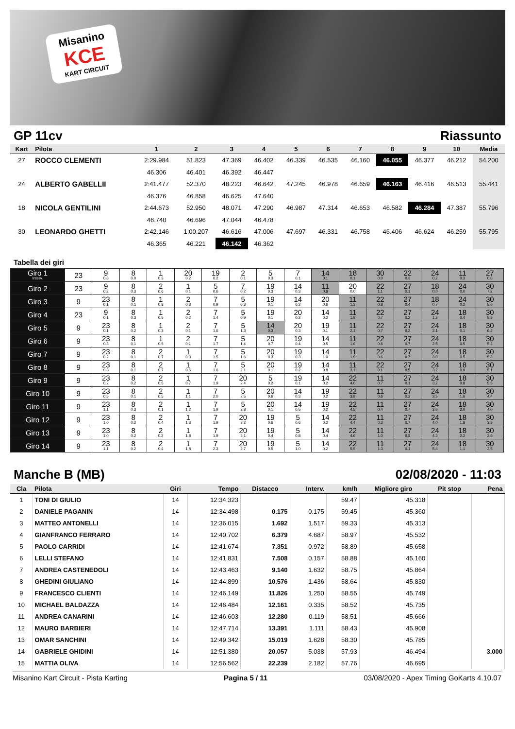Misanino
KCE
KART CIRCUIT
GP 11cv Riassunto
| Kart | Pilota | 1 | 2 | 3 | 4 | 5 | 6 | 7 | 8 | 9 | 10 | Media |
| --- | --- | --- | --- | --- | --- | --- | --- | --- | --- | --- | --- | --- |
| 27 | ROCCO CLEMENTI | 2:29.984 | 51.823 | 47.369 | 46.402 | 46.339 | 46.535 | 46.160 | 46.055 | 46.377 | 46.212 | 54.200 |
| | | 46.306 | 46.401 | 46.392 | 46.447 | | | | | | | |
| 24 | ALBERTO GABELLII | 2:41.477 | 52.370 | 48.223 | 46.642 | 47.245 | 46.978 | 46.659 | 46.163 | 46.416 | 46.513 | 55.441 |
| | | 46.376 | 46.858 | 46.625 | 47.640 | | | | | | | |
| 18 | NICOLA GENTILINI | 2:44.673 | 52.950 | 48.071 | 47.290 | 46.987 | 47.314 | 46.653 | 46.582 | 46.284 | 47.387 | 55.796 |
| | | 46.740 | 46.696 | 47.044 | 46.478 | | | | | | | |
| 30 | LEONARDO GHETTI | 2:42.146 | 1:00.207 | 46.616 | 47.006 | 47.697 | 46.331 | 46.758 | 46.406 | 46.624 | 46.259 | 55.795 |
| | | 46.365 | 46.221 | 46.142 | 46.362 | | | | | | | |
Tabella dei giri
| Giro 1 Interv. | 23 | 9 0.8 | 8 0.0 | 1 0.3 | 20 0.2 | 19 0.2 | 2 0.1 | 5 0.3 | 7 0.1 | 14 0.1 | 18 0.1 | 30 0.0 | 22 0.3 | 24 0.2 | 11 0.3 | 27 0.0 |
| Giro 2 | 23 | 9 0.2 | 8 0.3 | 2 0.6 | 1 0.1 | 5 0.6 | 7 0.2 | 19 0.3 | 14 0.3 | 11 0.8 | 20 0.0 | 22 1.1 | 27 0.1 | 18 0.0 | 24 0.0 | 30 7.2 |
| Giro 3 | 9 | 23 0.1 | 8 0.1 | 1 0.8 | 2 0.3 | 7 0.9 | 5 0.3 | 19 0.1 | 14 0.2 | 20 0.6 | 11 1.3 | 22 0.8 | 27 0.4 | 18 0.7 | 24 0.2 | 30 5.6 |
| Giro 4 | 23 | 9 0.1 | 8 0.3 | 1 0.5 | 2 0.2 | 7 1.4 | 5 0.9 | 19 0.1 | 20 0.2 | 14 0.2 | 11 1.9 | 22 0.7 | 27 0.2 | 24 1.2 | 18 0.4 | 30 5.5 |
| Giro 5 | 9 | 23 0.1 | 8 0.2 | 1 0.3 | 2 0.1 | 7 1.6 | 5 1.3 | 14 0.3 | 20 0.3 | 19 0.1 | 11 2.1 | 22 0.7 | 27 0.2 | 24 2.1 | 18 0.1 | 30 6.2 |
| Giro 6 | 9 | 23 0.3 | 8 0.1 | 1 0.5 | 2 0.1 | 7 1.7 | 5 1.4 | 20 0.7 | 19 0.4 | 14 0.5 | 11 1.6 | 22 0.6 | 27 0.7 | 24 2.5 | 18 0.5 | 30 5.2 |
| Giro 7 | 9 | 23 0.2 | 8 0.1 | 2 0.7 | 1 0.3 | 7 1.5 | 5 1.6 | 20 0.3 | 19 0.3 | 14 1.0 | 11 1.9 | 22 0.6 | 27 0.7 | 24 3.0 | 18 0.5 | 30 5.3 |
| Giro 8 | 9 | 23 0.3 | 8 0.1 | 2 0.7 | 1 0.5 | 7 1.6 | 5 2.1 | 20 0.1 | 19 0.2 | 14 0.8 | 11 3.1 | 22 0.1 | 27 0.5 | 24 3.2 | 18 0.9 | 30 5.1 |
| Giro 9 | 9 | 23 0.2 | 8 0.2 | 2 0.5 | 1 0.7 | 7 1.9 | 20 2.4 | 5 0.2 | 19 0.1 | 14 0.2 | 22 4.0 | 11 0.7 | 27 0.1 | 24 3.2 | 18 0.8 | 30 5.5 |
| Giro 10 | 9 | 23 0.5 | 8 0.1 | 2 0.5 | 1 1.1 | 7 2.0 | 5 2.5 | 20 0.6 | 14 0.3 | 19 0.2 | 22 3.8 | 11 0.6 | 27 0.3 | 24 3.5 | 18 1.6 | 30 4.4 |
| Giro 11 | 9 | 23 1.1 | 8 0.3 | 2 0.1 | 1 1.2 | 7 1.9 | 5 2.8 | 20 0.1 | 14 0.5 | 19 0.2 | 22 4.5 | 11 0.4 | 27 0.7 | 24 3.6 | 18 2.0 | 30 4.0 |
| Giro 12 | 9 | 23 1.0 | 8 0.2 | 2 0.4 | 1 1.3 | 7 1.9 | 20 3.2 | 19 0.6 | 5 0.6 | 14 0.2 | 22 4.4 | 11 0.3 | 27 0.7 | 24 4.0 | 18 1.8 | 30 3.5 |
| Giro 13 | 9 | 23 1.0 | 8 0.2 | 2 0.2 | 1 1.8 | 7 1.9 | 20 3.1 | 19 0.4 | 5 0.8 | 14 0.4 | 22 4.6 | 11 1.0 | 27 0.3 | 24 4.3 | 18 2.2 | 30 2.6 |
| Giro 14 | 9 | 23 1.1 | 8 0.2 | 2 0.4 | 1 1.8 | 7 2.3 | 20 2.7 | 19 0.5 | 5 1.0 | 14 0.2 | 22 5.5 | 11 1.3 | 27 0.1 | 24 5.4 | 18 1.1 | 30 2.5 |
Manche B (MB) 02/08/2020 - 11:03
| Cla | Pilota | Giri | Tempo | Distacco | Interv. | km/h | Migliore giro | Pit stop | Pena |
| --- | --- | --- | --- | --- | --- | --- | --- | --- | --- |
| 1 | TONI DI GIULIO | 14 | 12:34.323 | | | 59.47 | 45.318 | | |
| 2 | DANIELE PAGANIN | 14 | 12:34.498 | 0.175 | 0.175 | 59.45 | 45.360 | | |
| 3 | MATTEO ANTONELLI | 14 | 12:36.015 | 1.692 | 1.517 | 59.33 | 45.313 | | |
| 4 | GIANFRANCO FERRARO | 14 | 12:40.702 | 6.379 | 4.687 | 58.97 | 45.532 | | |
| 5 | PAOLO CARRIDI | 14 | 12:41.674 | 7.351 | 0.972 | 58.89 | 45.658 | | |
| 6 | LELLI STEFANO | 14 | 12:41.831 | 7.508 | 0.157 | 58.88 | 45.160 | | |
| 7 | ANDREA CASTENEDOLI | 14 | 12:43.463 | 9.140 | 1.632 | 58.75 | 45.864 | | |
| 8 | GHEDINI GIULIANO | 14 | 12:44.899 | 10.576 | 1.436 | 58.64 | 45.830 | | |
| 9 | FRANCESCO CLIENTI | 14 | 12:46.149 | 11.826 | 1.250 | 58.55 | 45.749 | | |
| 10 | MICHAEL BALDAZZA | 14 | 12:46.484 | 12.161 | 0.335 | 58.52 | 45.735 | | |
| 11 | ANDREA CANARINI | 14 | 12:46.603 | 12.280 | 0.119 | 58.51 | 45.666 | | |
| 12 | MAURO BARBIERI | 14 | 12:47.714 | 13.391 | 1.111 | 58.43 | 45.908 | | |
| 13 | OMAR SANCHINI | 14 | 12:49.342 | 15.019 | 1.628 | 58.30 | 45.785 | | |
| 14 | GABRIELE GHIDINI | 14 | 12:51.380 | 20.057 | 5.038 | 57.93 | 46.494 | | 3.000 |
| 15 | MATTIA OLIVA | 14 | 12:56.562 | 22.239 | 2.182 | 57.76 | 46.695 | | |
Misanino Kart Circuit - Pista Karting Pagina 5 / 11 03/08/2020 - Apex Timing GoKarts 4.10.07